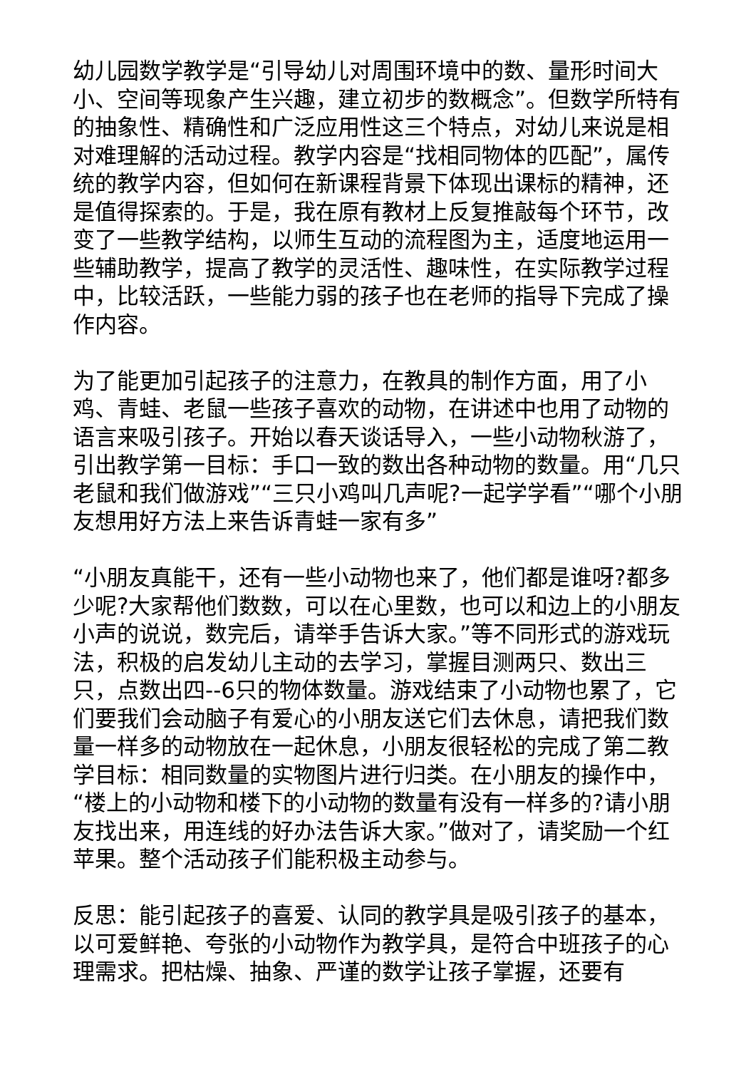幼儿园数学教学是“引导幼儿对周围环境中的数、量形时间大小、空间等现象产生兴趣，建立初步的数概念”。但数学所特有的抽象性、精确性和广泛应用性这三个特点，对幼儿来说是相对难理解的活动过程。教学内容是“找相同物体的匹配”，属传统的教学内容，但如何在新课程背景下体现出课标的精神，还是值得探索的。于是，我在原有教材上反复推敲每个环节，改变了一些教学结构，以师生互动的流程图为主，适度地运用一些辅助教学，提高了教学的灵活性、趣味性，在实际教学过程中，比较活跃，一些能力弱的孩子也在老师的指导下完成了操作内容。
为了能更加引起孩子的注意力，在教具的制作方面，用了小鸡、青蛙、老鼠一些孩子喜欢的动物，在讲述中也用了动物的语言来吸引孩子。开始以春天谈话导入，一些小动物秋游了，引出教学第一目标：手口一致的数出各种动物的数量。用“几只老鼠和我们做游戏”“三只小鸡叫几声呢?一起学学看”“哪个小朋友想用好方法上来告诉青蛙一家有多”
“小朋友真能干，还有一些小动物也来了，他们都是谁呀?都多少呢?大家帮他们数数，可以在心里数，也可以和边上的小朋友小声的说说，数完后，请举手告诉大家。”等不同形式的游戏玩法，积极的启发幼儿主动的去学习，掌握目测两只、数出三只，点数出四--6只的物体数量。游戏结束了小动物也累了，它们要我们会动脑子有爱心的小朋友送它们去休息，请把我们数量一样多的动物放在一起休息，小朋友很轻松的完成了第二教学目标：相同数量的实物图片进行归类。在小朋友的操作中，“楼上的小动物和楼下的小动物的数量有没有一样多的?请小朋友找出来，用连线的好办法告诉大家。”做对了，请奖励一个红苹果。整个活动孩子们能积极主动参与。
反思：能引起孩子的喜爱、认同的教学具是吸引孩子的基本，以可爱鲜艳、夸张的小动物作为教学具，是符合中班孩子的心理需求。把枯燥、抽象、严谨的数学让孩子掌握，还要有